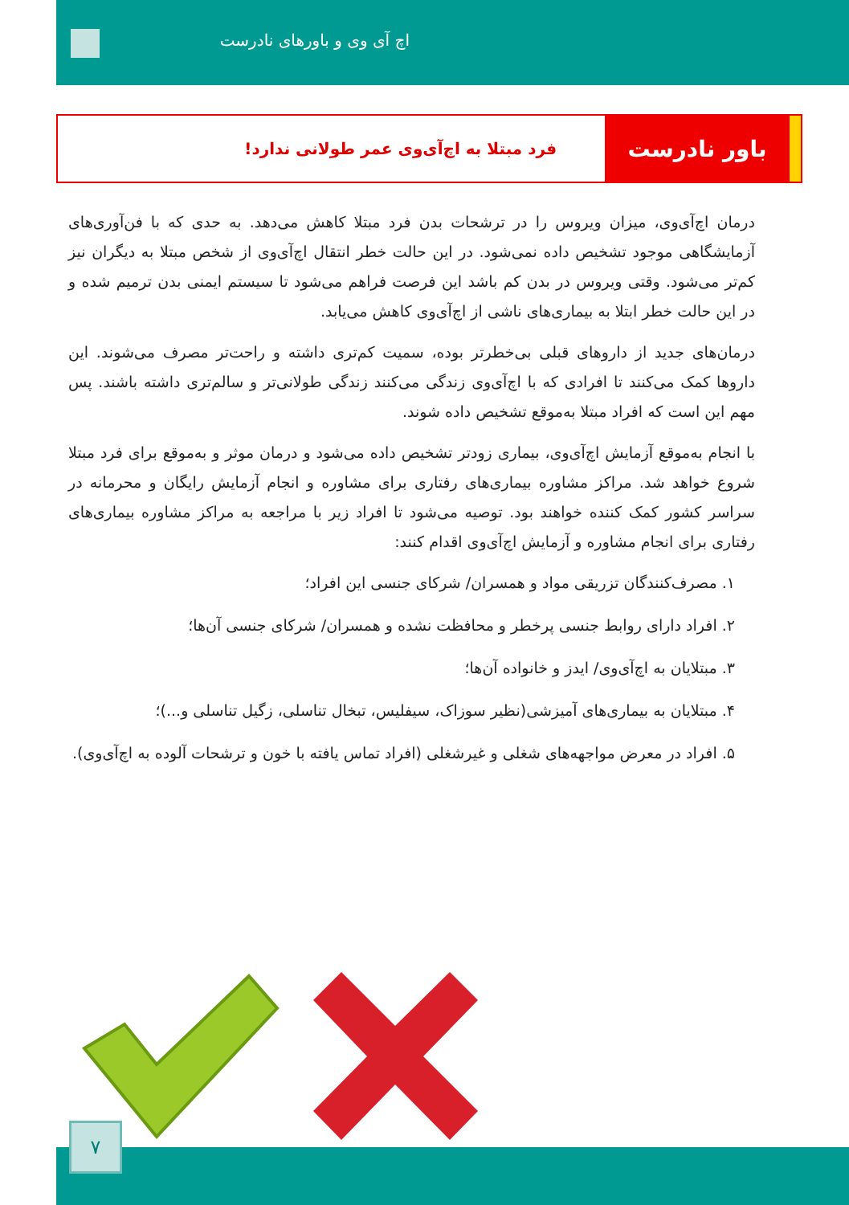اچ آی وی و باورهای نادرست
باور نادرست
فرد مبتلا به اچ‌آی‌وی عمر طولانی ندارد!
درمان اچ‌آی‌وی، میزان ویروس را در ترشحات بدن فرد مبتلا کاهش می‌دهد. به حدی که با فن‌آوری‌های آزمایشگاهی موجود تشخیص داده نمی‌شود. در این حالت خطر انتقال اچ‌آی‌وی از شخص مبتلا به دیگران نیز کم‌تر می‌شود. وقتی ویروس در بدن کم باشد این فرصت فراهم می‌شود تا سیستم ایمنی بدن ترمیم شده و در این حالت خطر ابتلا به بیماری‌های ناشی از اچ‌آی‌وی کاهش می‌یابد.
درمان‌های جدید از داروهای قبلی بی‌خطرتر بوده، سمیت کم‌تری داشته و راحت‌تر مصرف می‌شوند. این داروها کمک می‌کنند تا افرادی که با اچ‌آی‌وی زندگی می‌کنند زندگی طولانی‌تر و سالم‌تری داشته باشند. پس مهم این است که افراد مبتلا به‌موقع تشخیص داده شوند.
با انجام به‌موقع آزمایش اچ‌آی‌وی، بیماری زودتر تشخیص داده می‌شود و درمان موثر و به‌موقع برای فرد مبتلا شروع خواهد شد. مراکز مشاوره بیماری‌های رفتاری برای مشاوره و انجام آزمایش رایگان و محرمانه در سراسر کشور کمک کننده خواهند بود. توصیه می‌شود تا افراد زیر با مراجعه به مراکز مشاوره بیماری‌های رفتاری برای انجام مشاوره و آزمایش اچ‌آی‌وی اقدام کنند:
۱. مصرف‌کنندگان تزریقی مواد و همسران/ شرکای جنسی این افراد؛
۲. افراد دارای روابط جنسی پرخطر و محافظت نشده و همسران/ شرکای جنسی آن‌ها؛
۳. مبتلایان به اچ‌آی‌وی/ ایدز و خانواده آن‌ها؛
۴. مبتلایان به بیماری‌های آمیزشی(نظیر سوزاک، سیفلیس، تبخال تناسلی، زگیل تناسلی و...)؛
۵. افراد در معرض مواجهه‌های شغلی و غیرشغلی (افراد تماس یافته با خون و ترشحات آلوده به اچ‌آی‌وی).
۷